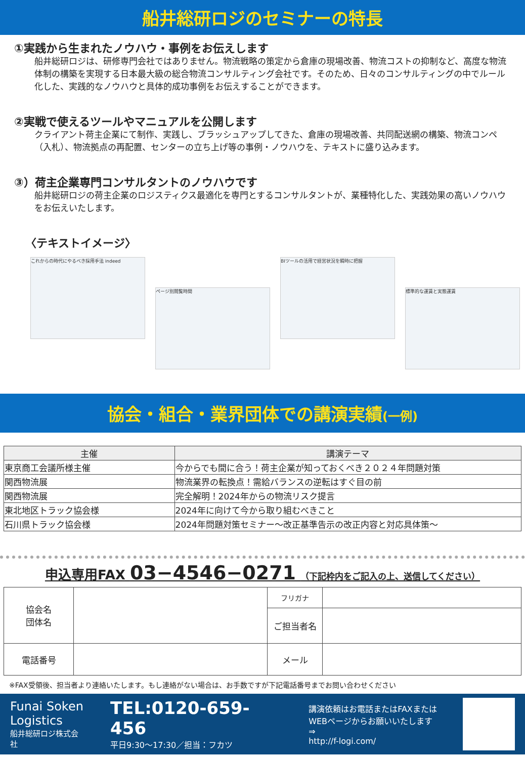船井総研ロジのセミナーの特長
①実践から生まれたノウハウ・事例をお伝えします
船井総研ロジは、研修専門会社ではありません。物流戦略の策定から倉庫の現場改善、物流コストの抑制など、高度な物流体制の構築を実現する日本最大級の総合物流コンサルティング会社です。そのため、日々のコンサルティングの中でルール化した、実践的なノウハウと具体的成功事例をお伝えすることができます。
②実戦で使えるツールやマニュアルを公開します
クライアント荷主企業にて制作、実践し、ブラッシュアップしてきた、倉庫の現場改善、共同配送網の構築、物流コンペ（入札）、物流拠点の再配置、センターの立ち上げ等の事例・ノウハウを、テキストに盛り込みます。
③）荷主企業専門コンサルタントのノウハウです
船井総研ロジの荷主企業のロジスティクス最適化を専門とするコンサルタントが、業種特化した、実践効果の高いノウハウをお伝えいたします。
〈テキストイメージ〉
これからの時代にやるべき採用手法 indeed
ページ別閲覧時間
BIツールの活用で経営状況を瞬時に把握
標準的な運賃と実態運賃
協会・組合・業界団体での講演実績(一例)
| 主催 | 講演テーマ |
| --- | --- |
| 東京商工会議所様主催 | 今からでも間に合う！荷主企業が知っておくべき２０２４年問題対策 |
| 関西物流展 | 物流業界の転換点！需給バランスの逆転はすぐ目の前 |
| 関西物流展 | 完全解明！2024年からの物流リスク提言 |
| 東北地区トラック協会様 | 2024年に向けて今から取り組むべきこと |
| 石川県トラック協会様 | 2024年問題対策セミナー～改正基準告示の改正内容と対応具体策～ |
申込専用FAX 03−4546−0271 （下記枠内をご記入の上、送信してください）
| 協会名 団体名 | | フリガナ | |
| | | ご担当者名 | |
| 電話番号 | | メール | |
※FAX受領後、担当者より連絡いたします。もし連絡がない場合は、お手数ですが下記電話番号までお問い合わせください
Funai Soken
Logistics
船井総研ロジ株式会社
TEL:0120-659-456
平日9:30～17:30／担当：フカツ
講演依頼はお電話またはFAXまたは
WEBページからお願いいたします⇒
http://f-logi.com/